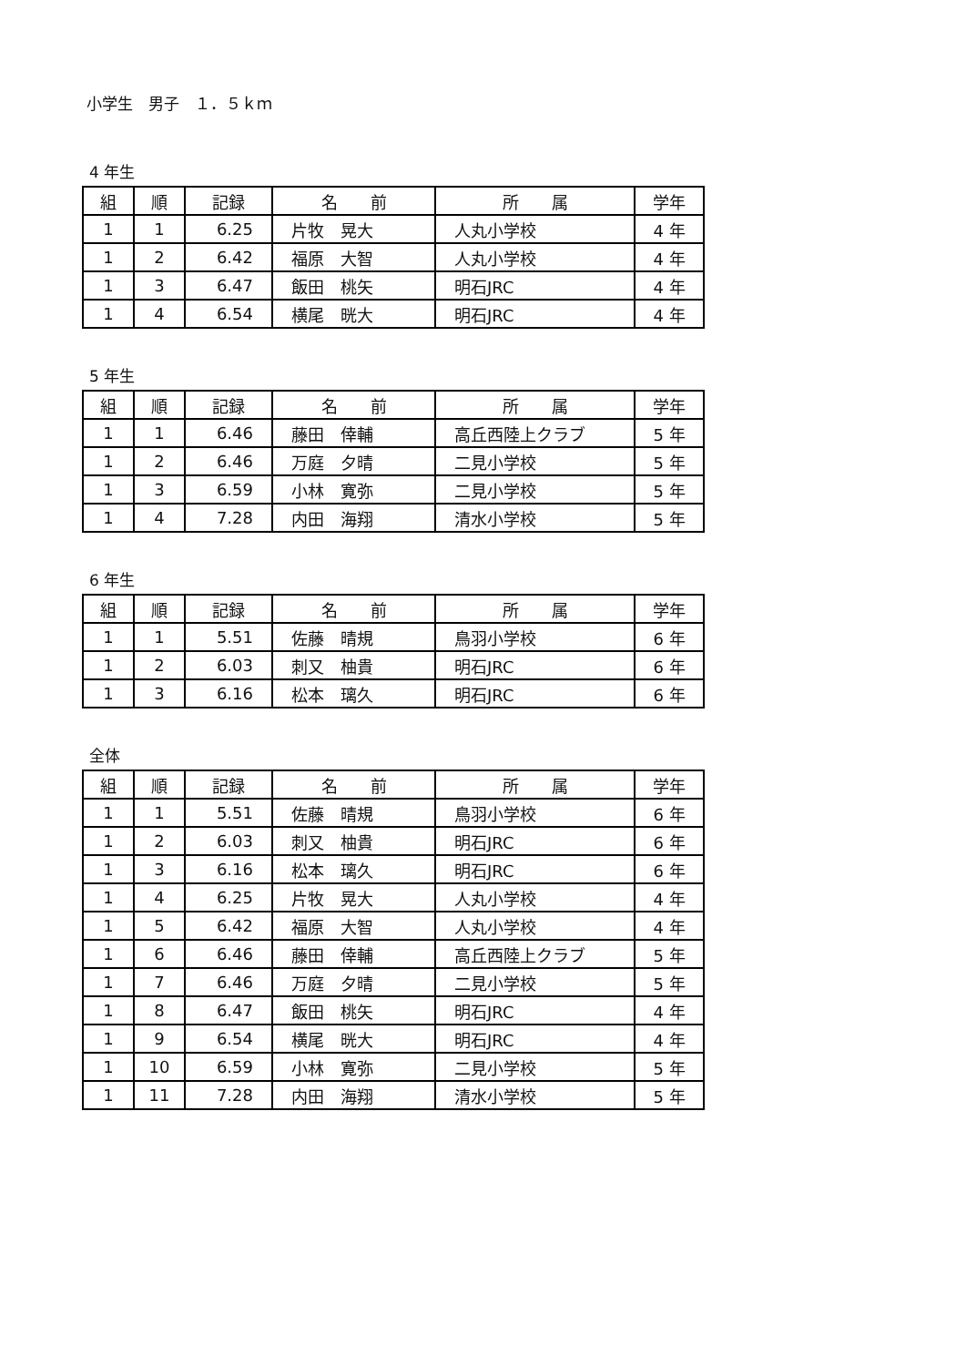小学生　男子　１．５ｋｍ
4 年生
| 組 | 順 | 記録 | 名 前 | 所 属 | 学年 |
| --- | --- | --- | --- | --- | --- |
| 1 | 1 | 6.25 | 片牧 晃大 | 人丸小学校 | 4 年 |
| 1 | 2 | 6.42 | 福原 大智 | 人丸小学校 | 4 年 |
| 1 | 3 | 6.47 | 飯田 桃矢 | 明石JRC | 4 年 |
| 1 | 4 | 6.54 | 横尾 晄大 | 明石JRC | 4 年 |
5 年生
| 組 | 順 | 記録 | 名 前 | 所 属 | 学年 |
| --- | --- | --- | --- | --- | --- |
| 1 | 1 | 6.46 | 藤田 倖輔 | 高丘西陸上クラブ | 5 年 |
| 1 | 2 | 6.46 | 万庭 夕晴 | 二見小学校 | 5 年 |
| 1 | 3 | 6.59 | 小林 寛弥 | 二見小学校 | 5 年 |
| 1 | 4 | 7.28 | 内田 海翔 | 清水小学校 | 5 年 |
6 年生
| 組 | 順 | 記録 | 名 前 | 所 属 | 学年 |
| --- | --- | --- | --- | --- | --- |
| 1 | 1 | 5.51 | 佐藤 晴規 | 鳥羽小学校 | 6 年 |
| 1 | 2 | 6.03 | 刺又 柚貴 | 明石JRC | 6 年 |
| 1 | 3 | 6.16 | 松本 璃久 | 明石JRC | 6 年 |
全体
| 組 | 順 | 記録 | 名 前 | 所 属 | 学年 |
| --- | --- | --- | --- | --- | --- |
| 1 | 1 | 5.51 | 佐藤 晴規 | 鳥羽小学校 | 6 年 |
| 1 | 2 | 6.03 | 刺又 柚貴 | 明石JRC | 6 年 |
| 1 | 3 | 6.16 | 松本 璃久 | 明石JRC | 6 年 |
| 1 | 4 | 6.25 | 片牧 晃大 | 人丸小学校 | 4 年 |
| 1 | 5 | 6.42 | 福原 大智 | 人丸小学校 | 4 年 |
| 1 | 6 | 6.46 | 藤田 倖輔 | 高丘西陸上クラブ | 5 年 |
| 1 | 7 | 6.46 | 万庭 夕晴 | 二見小学校 | 5 年 |
| 1 | 8 | 6.47 | 飯田 桃矢 | 明石JRC | 4 年 |
| 1 | 9 | 6.54 | 横尾 晄大 | 明石JRC | 4 年 |
| 1 | 10 | 6.59 | 小林 寛弥 | 二見小学校 | 5 年 |
| 1 | 11 | 7.28 | 内田 海翔 | 清水小学校 | 5 年 |